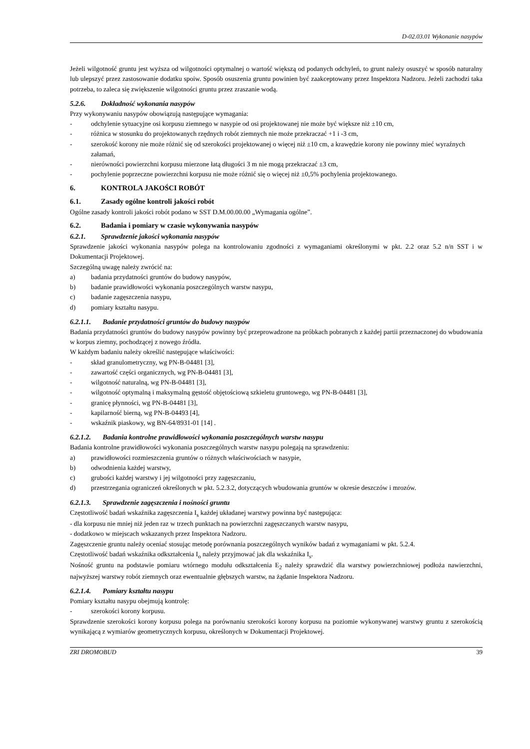D-02.03.01 Wykonanie nasypów
Jeżeli wilgotność gruntu jest wyższa od wilgotności optymalnej o wartość większą od podanych odchyleń, to grunt należy osuszyć w sposób naturalny lub ulepszyć przez zastosowanie dodatku spoiw. Sposób osuszenia gruntu powinien być zaakceptowany przez Inspektora Nadzoru. Jeżeli zachodzi taka potrzeba, to zaleca się zwiększenie wilgotności gruntu przez zraszanie wodą.
5.2.6. Dokładność wykonania nasypów
Przy wykonywaniu nasypów obowiązują następujące wymagania:
- odchylenie sytuacyjne osi korpusu ziemnego w nasypie od osi projektowanej nie może być większe niż ±10 cm,
- różnica w stosunku do projektowanych rzędnych robót ziemnych nie może przekraczać +1 i -3 cm,
- szerokość korony nie może różnić się od szerokości projektowanej o więcej niż ±10 cm, a krawędzie korony nie powinny mieć wyraźnych załamań,
- nierówności powierzchni korpusu mierzone łatą długości 3 m nie mogą przekraczać ±3 cm,
- pochylenie poprzeczne powierzchni korpusu nie może różnić się o więcej niż ±0,5% pochylenia projektowanego.
6. KONTROLA JAKOŚCI ROBÓT
6.1. Zasady ogólne kontroli jakości robót
Ogólne zasady kontroli jakości robót podano w SST D.M.00.00.00 „Wymagania ogólne”.
6.2. Badania i pomiary w czasie wykonywania nasypów
6.2.1. Sprawdzenie jakości wykonania nasypów
Sprawdzenie jakości wykonania nasypów polega na kontrolowaniu zgodności z wymaganiami określonymi w pkt. 2.2 oraz 5.2 n/n SST i w Dokumentacji Projektowej.
Szczególną uwagę należy zwrócić na:
a) badania przydatności gruntów do budowy nasypów,
b) badanie prawidłowości wykonania poszczególnych warstw nasypu,
c) badanie zagęszczenia nasypu,
d) pomiary kształtu nasypu.
6.2.1.1. Badanie przydatności gruntów do budowy nasypów
Badania przydatności gruntów do budowy nasypów powinny być przeprowadzone na próbkach pobranych z każdej partii przeznaczonej do wbudowania w korpus ziemny, pochodzącej z nowego źródła.
W każdym badaniu należy określić następujące właściwości:
- skład granulometryczny, wg PN-B-04481 [3],
- zawartość części organicznych, wg PN-B-04481 [3],
- wilgotność naturalną, wg PN-B-04481 [3],
- wilgotność optymalną i maksymalną gęstość objętościową szkieletu gruntowego, wg PN-B-04481 [3],
- granicę płynności, wg PN-B-04481 [3],
- kapilarność bierną, wg PN-B-04493 [4],
- wskaźnik piaskowy, wg BN-64/8931-01 [14] .
6.2.1.2. Badania kontrolne prawidłowości wykonania poszczególnych warstw nasypu
Badania kontrolne prawidłowości wykonania poszczególnych warstw nasypu polegają na sprawdzeniu:
a) prawidłowości rozmieszczenia gruntów o różnych właściwościach w nasypie,
b) odwodnienia każdej warstwy,
c) grubości każdej warstwy i jej wilgotności przy zagęszczaniu,
d) przestrzegania ograniczeń określonych w pkt. 5.2.3.2, dotyczących wbudowania gruntów w okresie deszczów i mrozów.
6.2.1.3. Sprawdzenie zagęszczenia i nośności gruntu
Częstotliwość badań wskaźnika zagęszczenia I<sub>s</sub> każdej układanej warstwy powinna być następująca:
- dla korpusu nie mniej niż jeden raz w trzech punktach na powierzchni zagęszczanych warstw nasypu,
- dodatkowo w miejscach wskazanych przez Inspektora Nadzoru.
Zagęszczenie gruntu należy oceniać stosując metodę porównania poszczególnych wyników badań z wymaganiami w pkt. 5.2.4.
Częstotliwość badań wskaźnika odkształcenia I<sub>o</sub> należy przyjmować jak dla wskaźnika I<sub>s</sub>.
Nośność gruntu na podstawie pomiaru wtórnego modułu odkształcenia E<sub>2</sub> należy sprawdzić dla warstwy powierzchniowej podłoża nawierzchni, najwyższej warstwy robót ziemnych oraz ewentualnie głębszych warstw, na żądanie Inspektora Nadzoru.
6.2.1.4. Pomiary kształtu nasypu
Pomiary kształtu nasypu obejmują kontrolę:
- szerokości korony korpusu.
Sprawdzenie szerokości korony korpusu polega na porównaniu szerokości korony korpusu na poziomie wykonywanej warstwy gruntu z szerokością wynikającą z wymiarów geometrycznych korpusu, określonych w Dokumentacji Projektowej.
ZRI DROMOBUD 39